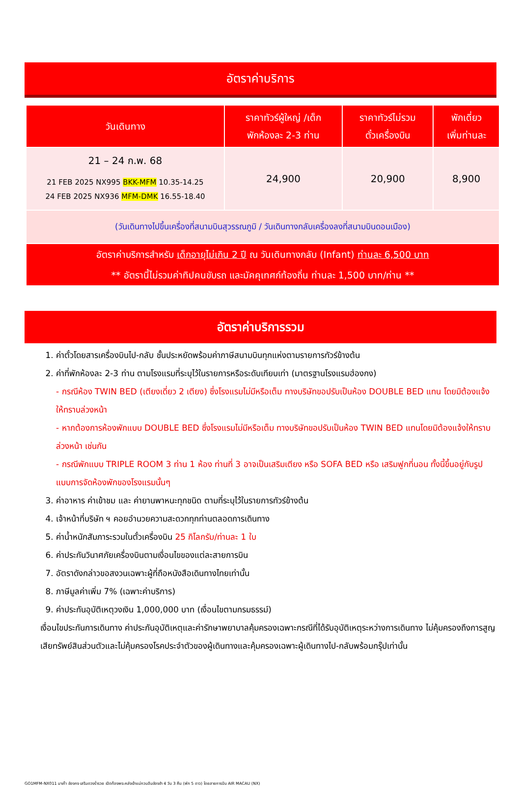อัตราค่าบริการ
| วันเดินทาง | ราคาทัวร์ผู้ใหญ่ /เด็ก พักห้องละ 2-3 ท่าน | ราคาทัวร์ไม่รวม ตั๋วเครื่องบิน | พักเดี่ยว เพิ่มท่านละ |
| --- | --- | --- | --- |
| 21 – 24 ก.พ. 68 21 FEB 2025 NX995 BKK-MFM 10.35-14.25 24 FEB 2025 NX936 MFM-DMK 16.55-18.40 | 24,900 | 20,900 | 8,900 |
| (วันเดินทางไปขึ้นเครื่องที่สนามบินสุวรรณภูมิ / วันเดินทางกลับเครื่องลงที่สนามบินดอนเมือง) | | | |
| อัตราค่าบริการสำหรับ เด็กอายุไม่เกิน 2 ปี ณ วันเดินทางกลับ (Infant) ท่านละ 6,500 บาท ** อัตรานี้ไม่รวมค่าทิปคนขับรถ และมัคคุเทศก์ท้องถิ่น ท่านละ 1,500 บาท/ท่าน ** | | | |
อัตราค่าบริการรวม
1. ค่าตั๋วโดยสารเครื่องบินไป-กลับ ชั้นประหยัดพร้อมค่าภาษีสนามบินทุกแห่งตามรายการทัวร์ข้างต้น
2. ค่าที่พักห้องละ 2-3 ท่าน ตามโรงแรมที่ระบุไว้ในรายการหรือระดับเทียบเท่า (มาตรฐานโรงแรมฮ่องกง)
- กรณีห้อง TWIN BED (เตียงเดี่ยว 2 เตียง) ซึ่งโรงแรมไม่มีหรือเต็ม ทางบริษัทขอปรับเป็นห้อง DOUBLE BED แทน โดยมิต้องแจ้งให้ทราบล่วงหน้า
- หากต้องการห้องพักแบบ DOUBLE BED ซึ่งโรงแรมไม่มีหรือเต็ม ทางบริษัทขอปรับเป็นห้อง TWIN BED แทนโดยมิต้องแจ้งให้ทราบล่วงหน้า เช่นกัน
- กรณีพักแบบ TRIPLE ROOM 3 ท่าน 1 ห้อง ท่านที่ 3 อาจเป็นเสริมเตียง หรือ SOFA BED หรือ เสริมฟูกที่นอน ทั้งนี้ขึ้นอยู่กับรูปแบบการจัดห้องพักของโรงแรมนั้นๆ
3. ค่าอาหาร ค่าเข้าชม และ ค่ายานพาหนะทุกชนิด ตามที่ระบุไว้ในรายการทัวร์ข้างต้น
4. เจ้าหน้าที่บริษัท ฯ คอยอำนวยความสะดวกทุกท่านตลอดการเดินทาง
5. ค่าน้ำหนักสัมภาระรวมในตั๋วเครื่องบิน 25 กิโลกรัม/ท่านละ 1 ใบ
6. ค่าประกันวินาศภัยเครื่องบินตามเงื่อนไขของแต่ละสายการบิน
7. อัตราดังกล่าวขอสงวนเฉพาะผู้ที่ถือหนังสือเดินทางไทยเท่านั้น
8. ภาษีมูลค่าเพิ่ม 7% (เฉพาะค่าบริการ)
9. ค่าประกันอุบัติเหตุวงเงิน 1,000,000 บาท (เงื่อนไขตามกรมธรรม์)
เงื่อนไขประกันการเดินทาง ค่าประกันอุบัติเหตุและค่ารักษาพยาบาลคุ้มครองเฉพาะกรณีที่ได้รับอุบัติเหตุระหว่างการเดินทาง ไม่คุ้มครองถึงการสูญเสียทรัพย์สินส่วนตัวและไม่คุ้มครองโรคประจำตัวของผู้เดินทางและคุ้มครองเฉพาะผู้เดินทางไป-กลับพร้อมกรุ๊ปเท่านั้น
GO1MFM-NX011 มาเก๊า ฮ่องกง เสริมดวงร่ำรวย เปิดท้องพระคลังเจ้าแม่กวนอิมฮ่องฮำ 4 วัน 3 คืน (พัก 5 ดาว) โดยสายการบิน AIR MACAU (NX)